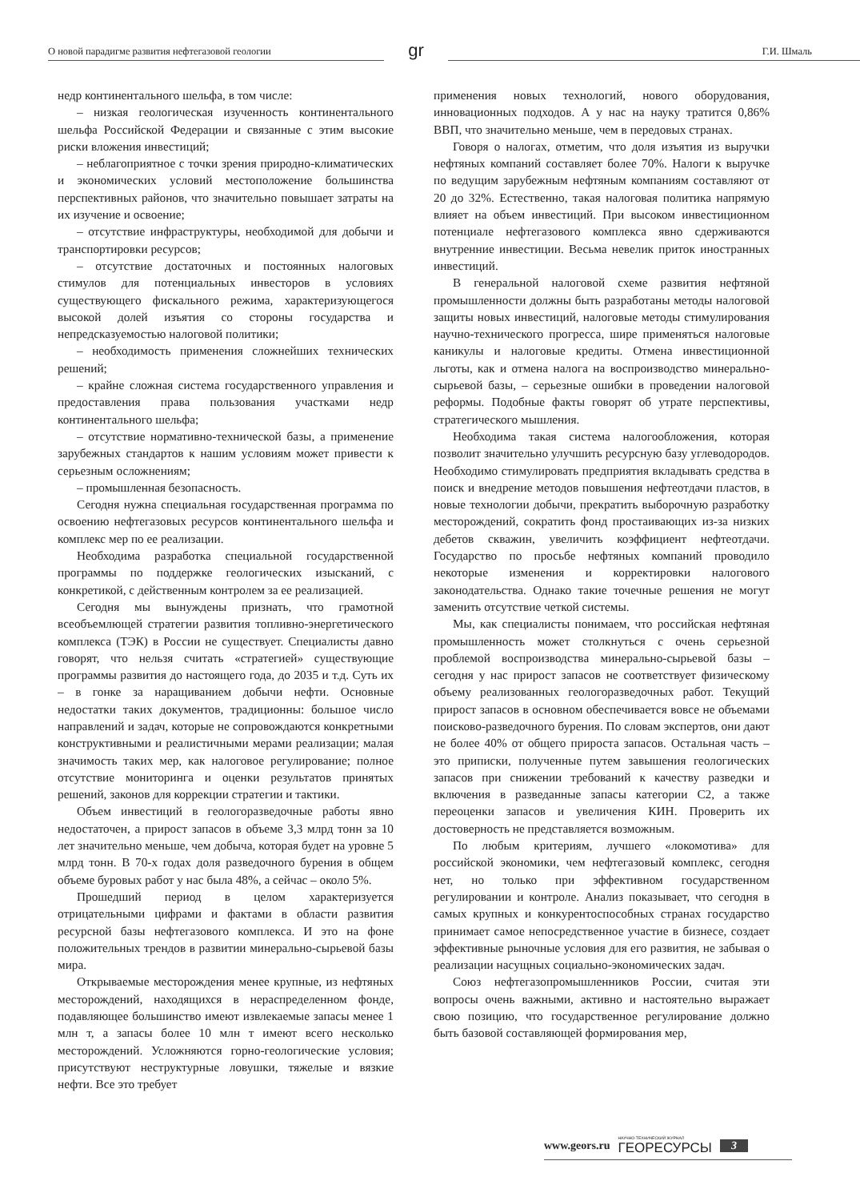О новой парадигме развития нефтегазовой геологии
gr
Г.И. Шмаль
недр континентального шельфа, в том числе:
– низкая геологическая изученность континентального шельфа Российской Федерации и связанные с этим высокие риски вложения инвестиций;
– неблагоприятное с точки зрения природно-климатических и экономических условий местоположение большинства перспективных районов, что значительно повышает затраты на их изучение и освоение;
– отсутствие инфраструктуры, необходимой для добычи и транспортировки ресурсов;
– отсутствие достаточных и постоянных налоговых стимулов для потенциальных инвесторов в условиях существующего фискального режима, характеризующегося высокой долей изъятия со стороны государства и непредсказуемостью налоговой политики;
– необходимость применения сложнейших технических решений;
– крайне сложная система государственного управления и предоставления права пользования участками недр континентального шельфа;
– отсутствие нормативно-технической базы, а применение зарубежных стандартов к нашим условиям может привести к серьезным осложнениям;
– промышленная безопасность.
Сегодня нужна специальная государственная программа по освоению нефтегазовых ресурсов континентального шельфа и комплекс мер по ее реализации.
Необходима разработка специальной государственной программы по поддержке геологических изысканий, с конкретикой, с действенным контролем за ее реализацией.
Сегодня мы вынуждены признать, что грамотной всеобъемлющей стратегии развития топливно-энергетического комплекса (ТЭК) в России не существует. Специалисты давно говорят, что нельзя считать «стратегией» существующие программы развития до настоящего года, до 2035 и т.д. Суть их – в гонке за наращиванием добычи нефти. Основные недостатки таких документов, традиционны: большое число направлений и задач, которые не сопровождаются конкретными конструктивными и реалистичными мерами реализации; малая значимость таких мер, как налоговое регулирование; полное отсутствие мониторинга и оценки результатов принятых решений, законов для коррекции стратегии и тактики.
Объем инвестиций в геологоразведочные работы явно недостаточен, а прирост запасов в объеме 3,3 млрд тонн за 10 лет значительно меньше, чем добыча, которая будет на уровне 5 млрд тонн. В 70-х годах доля разведочного бурения в общем объеме буровых работ у нас была 48%, а сейчас – около 5%.
Прошедший период в целом характеризуется отрицательными цифрами и фактами в области развития ресурсной базы нефтегазового комплекса. И это на фоне положительных трендов в развитии минерально-сырьевой базы мира.
Открываемые месторождения менее крупные, из нефтяных месторождений, находящихся в нераспределенном фонде, подавляющее большинство имеют извлекаемые запасы менее 1 млн т, а запасы более 10 млн т имеют всего несколько месторождений. Усложняются горно-геологические условия; присутствуют неструктурные ловушки, тяжелые и вязкие нефти. Все это требует
применения новых технологий, нового оборудования, инновационных подходов. А у нас на науку тратится 0,86% ВВП, что значительно меньше, чем в передовых странах.
Говоря о налогах, отметим, что доля изъятия из выручки нефтяных компаний составляет более 70%. Налоги к выручке по ведущим зарубежным нефтяным компаниям составляют от 20 до 32%. Естественно, такая налоговая политика напрямую влияет на объем инвестиций. При высоком инвестиционном потенциале нефтегазового комплекса явно сдерживаются внутренние инвестиции. Весьма невелик приток иностранных инвестиций.
В генеральной налоговой схеме развития нефтяной промышленности должны быть разработаны методы налоговой защиты новых инвестиций, налоговые методы стимулирования научно-технического прогресса, шире применяться налоговые каникулы и налоговые кредиты. Отмена инвестиционной льготы, как и отмена налога на воспроизводство минерально-сырьевой базы, – серьезные ошибки в проведении налоговой реформы. Подобные факты говорят об утрате перспективы, стратегического мышления.
Необходима такая система налогообложения, которая позволит значительно улучшить ресурсную базу углеводородов. Необходимо стимулировать предприятия вкладывать средства в поиск и внедрение методов повышения нефтеотдачи пластов, в новые технологии добычи, прекратить выборочную разработку месторождений, сократить фонд простаивающих из-за низких дебетов скважин, увеличить коэффициент нефтеотдачи. Государство по просьбе нефтяных компаний проводило некоторые изменения и корректировки налогового законодательства. Однако такие точечные решения не могут заменить отсутствие четкой системы.
Мы, как специалисты понимаем, что российская нефтяная промышленность может столкнуться с очень серьезной проблемой воспроизводства минерально-сырьевой базы – сегодня у нас прирост запасов не соответствует физическому объему реализованных геологоразведочных работ. Текущий прирост запасов в основном обеспечивается вовсе не объемами поисково-разведочного бурения. По словам экспертов, они дают не более 40% от общего прироста запасов. Остальная часть – это приписки, полученные путем завышения геологических запасов при снижении требований к качеству разведки и включения в разведанные запасы категории С2, а также переоценки запасов и увеличения КИН. Проверить их достоверность не представляется возможным.
По любым критериям, лучшего «локомотива» для российской экономики, чем нефтегазовый комплекс, сегодня нет, но только при эффективном государственном регулировании и контроле. Анализ показывает, что сегодня в самых крупных и конкурентоспособных странах государство принимает самое непосредственное участие в бизнесе, создает эффективные рыночные условия для его развития, не забывая о реализации насущных социально-экономических задач.
Союз нефтегазопромышленников России, считая эти вопросы очень важными, активно и настоятельно выражает свою позицию, что государственное регулирование должно быть базовой составляющей формирования мер,
www.geors.ru НАУЧНО-ТЕХНИЧЕСКИЙ ЖУРНАЛ
ГЕОРЕСУРСЫ 3